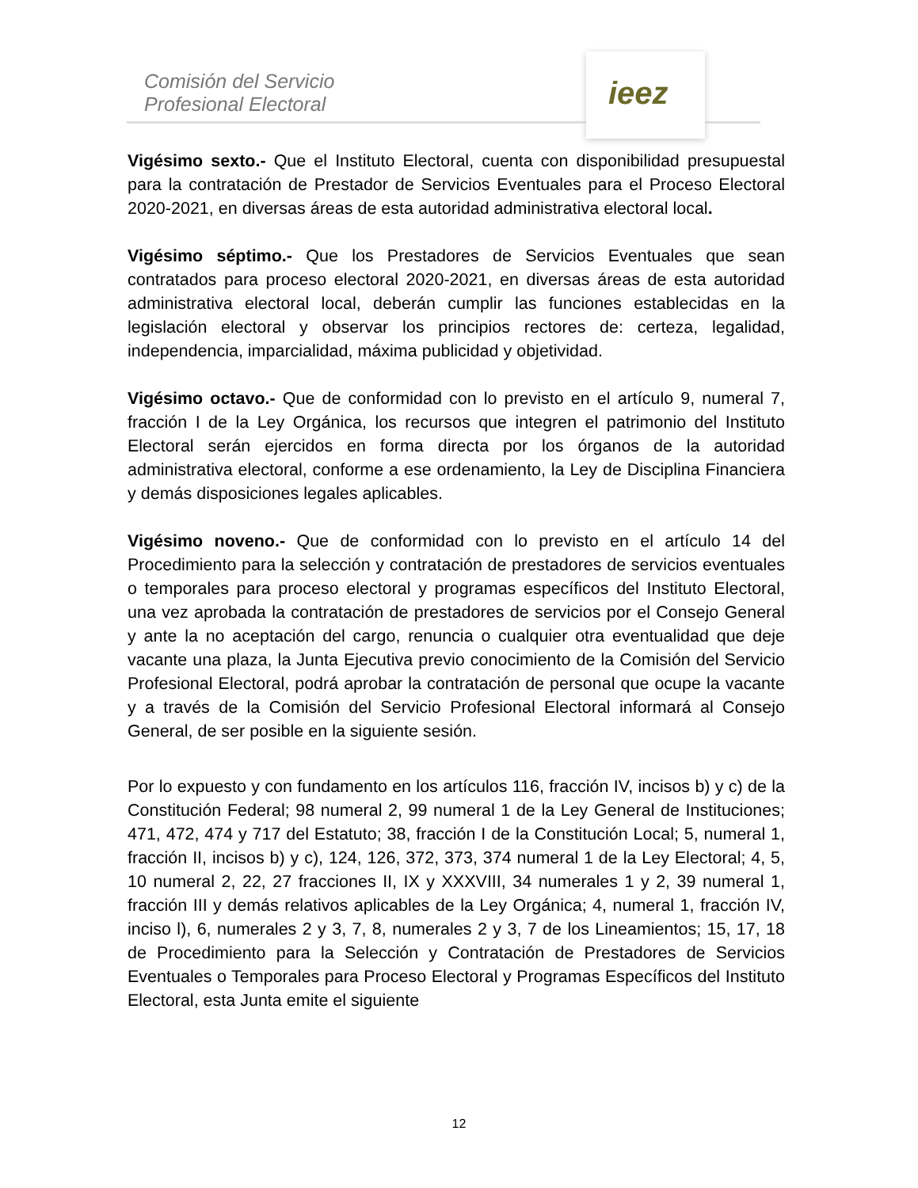Comisión del Servicio
Profesional Electoral
ieez
Vigésimo sexto.- Que el Instituto Electoral, cuenta con disponibilidad presupuestal para la contratación de Prestador de Servicios Eventuales para el Proceso Electoral 2020-2021, en diversas áreas de esta autoridad administrativa electoral local.
Vigésimo séptimo.- Que los Prestadores de Servicios Eventuales que sean contratados para proceso electoral 2020-2021, en diversas áreas de esta autoridad administrativa electoral local, deberán cumplir las funciones establecidas en la legislación electoral y observar los principios rectores de: certeza, legalidad, independencia, imparcialidad, máxima publicidad y objetividad.
Vigésimo octavo.- Que de conformidad con lo previsto en el artículo 9, numeral 7, fracción I de la Ley Orgánica, los recursos que integren el patrimonio del Instituto Electoral serán ejercidos en forma directa por los órganos de la autoridad administrativa electoral, conforme a ese ordenamiento, la Ley de Disciplina Financiera y demás disposiciones legales aplicables.
Vigésimo noveno.- Que de conformidad con lo previsto en el artículo 14 del Procedimiento para la selección y contratación de prestadores de servicios eventuales o temporales para proceso electoral y programas específicos del Instituto Electoral, una vez aprobada la contratación de prestadores de servicios por el Consejo General y ante la no aceptación del cargo, renuncia o cualquier otra eventualidad que deje vacante una plaza, la Junta Ejecutiva previo conocimiento de la Comisión del Servicio Profesional Electoral, podrá aprobar la contratación de personal que ocupe la vacante y a través de la Comisión del Servicio Profesional Electoral informará al Consejo General, de ser posible en la siguiente sesión.
Por lo expuesto y con fundamento en los artículos 116, fracción IV, incisos b) y c) de la Constitución Federal; 98 numeral 2, 99 numeral 1 de la Ley General de Instituciones; 471, 472, 474 y 717 del Estatuto; 38, fracción I de la Constitución Local; 5, numeral 1, fracción II, incisos b) y c), 124, 126, 372, 373, 374 numeral 1 de la Ley Electoral; 4, 5, 10 numeral 2, 22, 27 fracciones II, IX y XXXVIII, 34 numerales 1 y 2, 39 numeral 1, fracción III y demás relativos aplicables de la Ley Orgánica; 4, numeral 1, fracción IV, inciso l), 6, numerales 2 y 3, 7, 8, numerales 2 y 3, 7 de los Lineamientos; 15, 17, 18 de Procedimiento para la Selección y Contratación de Prestadores de Servicios Eventuales o Temporales para Proceso Electoral y Programas Específicos del Instituto Electoral, esta Junta emite el siguiente
12